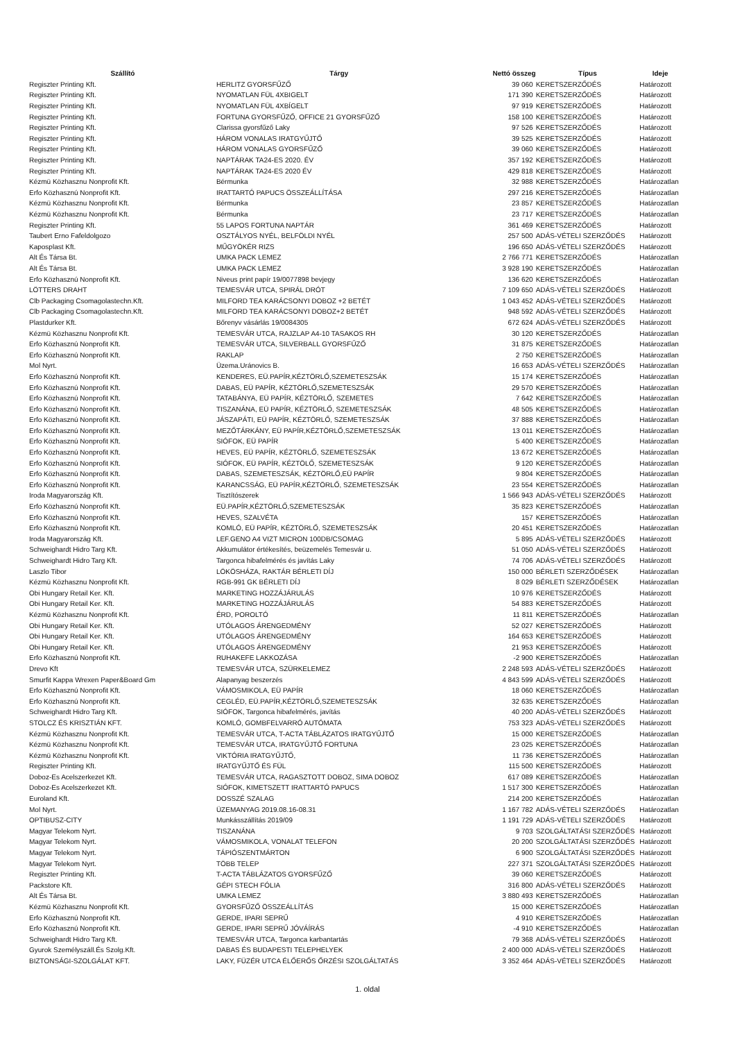| Szállító | Tárgy | Nettó összeg | Típus | Ideje |
| --- | --- | --- | --- | --- |
| Regiszter Printing Kft. | HERLITZ GYORSFŰZŐ | 39 060 | KERETSZERZŐDÉS | Határozott |
| Regiszter Printing Kft. | NYOMATLAN FÜL 4XBIGELT | 171 390 | KERETSZERZŐDÉS | Határozott |
| Regiszter Printing Kft. | NYOMATLAN FÜL 4XBÍGELT | 97 919 | KERETSZERZŐDÉS | Határozott |
| Regiszter Printing Kft. | FORTUNA GYORSFŰZŐ, OFFICE 21 GYORSFŰZŐ | 158 100 | KERETSZERZŐDÉS | Határozott |
| Regiszter Printing Kft. | Clarissa gyorsfűző Laky | 97 526 | KERETSZERZŐDÉS | Határozott |
| Regiszter Printing Kft. | HÁROM VONALAS IRATGYŰJTŐ | 39 525 | KERETSZERZŐDÉS | Határozott |
| Regiszter Printing Kft. | HÁROM VONALAS GYORSFŰZŐ | 39 060 | KERETSZERZŐDÉS | Határozott |
| Regiszter Printing Kft. | NAPTÁRAK TA24-ES 2020. ÉV | 357 192 | KERETSZERZŐDÉS | Határozott |
| Regiszter Printing Kft. | NAPTÁRAK TA24-ES 2020 ÉV | 429 818 | KERETSZERZŐDÉS | Határozott |
| Kézmü Közhasznu Nonprofit Kft. | Bérmunka | 32 988 | KERETSZERZŐDÉS | Határozatlan |
| Erfo Közhasznú Nonprofit Kft. | IRATTARTÓ PAPUCS ÖSSZEÁLLÍTÁSA | 297 216 | KERETSZERZŐDÉS | Határozatlan |
| Kézmü Közhasznu Nonprofit Kft. | Bérmunka | 23 857 | KERETSZERZŐDÉS | Határozatlan |
| Kézmü Közhasznu Nonprofit Kft. | Bérmunka | 23 717 | KERETSZERZŐDÉS | Határozatlan |
| Regiszter Printing Kft. | 55 LAPOS FORTUNA NAPTÁR | 361 469 | KERETSZERZŐDÉS | Határozott |
| Taubert Erno Fafeldolgozo | OSZTÁLYOS NYÉL, BELFÖLDI NYÉL | 257 500 | ADÁS-VÉTELI SZERZŐDÉS | Határozott |
| Kaposplast Kft. | MŰGYÖKÉR RIZS | 196 650 | ADÁS-VÉTELI SZERZŐDÉS | Határozott |
| Alt És Társa Bt. | UMKA PACK LEMEZ | 2 766 771 | KERETSZERZŐDÉS | Határozatlan |
| Alt És Társa Bt. | UMKA PACK LEMEZ | 3 928 190 | KERETSZERZŐDÉS | Határozatlan |
| Erfo Közhasznú Nonprofit Kft. | Niveus print papír 19/0077898 bevjegy | 136 620 | KERETSZERZŐDÉS | Határozatlan |
| LÖTTERS DRAHT | TEMESVÁR UTCA, SPIRÁL DRÓT | 7 109 650 | ADÁS-VÉTELI SZERZŐDÉS | Határozott |
| Clb Packaging Csomagolastechn.Kft. | MILFORD TEA KARÁCSONYI DOBOZ +2 BETÉT | 1 043 452 | ADÁS-VÉTELI SZERZŐDÉS | Határozott |
| Clb Packaging Csomagolastechn.Kft. | MILFORD TEA KARÁCSONYI DOBOZ+2 BETÉT | 948 592 | ADÁS-VÉTELI SZERZŐDÉS | Határozott |
| Plastdurker Kft. | Bőrenyv vásárlás 19/0084305 | 672 624 | ADÁS-VÉTELI SZERZŐDÉS | Határozott |
| Kézmü Közhasznu Nonprofit Kft. | TEMESVÁR UTCA, RAJZLAP A4-10 TASAKOS RH | 30 120 | KERETSZERZŐDÉS | Határozatlan |
| Erfo Közhasznú Nonprofit Kft. | TEMESVÁR UTCA, SILVERBALL GYORSFŰZŐ | 31 875 | KERETSZERZŐDÉS | Határozatlan |
| Erfo Közhasznú Nonprofit Kft. | RAKLAP | 2 750 | KERETSZERZŐDÉS | Határozatlan |
| Mol Nyrt. | Üzema.Uránovics B. | 16 653 | ADÁS-VÉTELI SZERZŐDÉS | Határozatlan |
| Erfo Közhasznú Nonprofit Kft. | KENDERES, EÜ.PAPÍR,KÉZTÖRLŐ,SZEMETESZSÁK | 15 174 | KERETSZERZŐDÉS | Határozatlan |
| Erfo Közhasznú Nonprofit Kft. | DABAS, EÜ PAPÍR, KÉZTÖRLŐ,SZEMETESZSÁK | 29 570 | KERETSZERZŐDÉS | Határozatlan |
| Erfo Közhasznú Nonprofit Kft. | TATABÁNYA, EÜ PAPÍR, KÉZTÖRLŐ, SZEMETES | 7 642 | KERETSZERZŐDÉS | Határozatlan |
| Erfo Közhasznú Nonprofit Kft. | TISZANÁNA, EÜ PAPÍR, KÉZTÖRLŐ, SZEMETESZSÁK | 48 505 | KERETSZERZŐDÉS | Határozatlan |
| Erfo Közhasznú Nonprofit Kft. | JÁSZAPÁTI, EÜ PAPÍR, KÉZTÖRLŐ, SZEMETESZSÁK | 37 888 | KERETSZERZŐDÉS | Határozatlan |
| Erfo Közhasznú Nonprofit Kft. | MEZŐTÁRKÁNY, EÜ PAPÍR,KÉZTÖRLŐ,SZEMETESZSÁK | 13 011 | KERETSZERZŐDÉS | Határozatlan |
| Erfo Közhasznú Nonprofit Kft. | SIÓFOK, EÜ PAPÍR | 5 400 | KERETSZERZŐDÉS | Határozatlan |
| Erfo Közhasznú Nonprofit Kft. | HEVES, EÜ PAPÍR, KÉZTÖRLŐ, SZEMETESZSÁK | 13 672 | KERETSZERZŐDÉS | Határozatlan |
| Erfo Közhasznú Nonprofit Kft. | SIÓFOK, EÜ PAPÍR, KÉZTÖLŐ, SZEMETESZSÁK | 9 120 | KERETSZERZŐDÉS | Határozatlan |
| Erfo Közhasznú Nonprofit Kft. | DABAS, SZEMETESZSÁK, KÉZTÖRLŐ,EÜ PAPÍR | 9 804 | KERETSZERZŐDÉS | Határozatlan |
| Erfo Közhasznú Nonprofit Kft. | KARANCSSÁG, EÜ PAPÍR,KÉZTÖRLŐ, SZEMETESZSÁK | 23 554 | KERETSZERZŐDÉS | Határozatlan |
| Iroda Magyarország Kft. | Tisztítószerek | 1 566 943 | ADÁS-VÉTELI SZERZŐDÉS | Határozott |
| Erfo Közhasznú Nonprofit Kft. | EÜ.PAPÍR,KÉZTÖRLŐ,SZEMETESZSÁK | 35 823 | KERETSZERZŐDÉS | Határozatlan |
| Erfo Közhasznú Nonprofit Kft. | HEVES, SZALVÉTA | 157 | KERETSZERZŐDÉS | Határozatlan |
| Erfo Közhasznú Nonprofit Kft. | KOMLÓ, EÜ PAPÍR, KÉZTÖRLŐ, SZEMETESZSÁK | 20 451 | KERETSZERZŐDÉS | Határozatlan |
| Iroda Magyarország Kft. | LEF.GENO A4 VIZT MICRON 100DB/CSOMAG | 5 895 | ADÁS-VÉTELI SZERZŐDÉS | Határozott |
| Schweighardt Hidro Targ Kft. | Akkumulátor értékesítés, beüzemelés Temesvár u. | 51 050 | ADÁS-VÉTELI SZERZŐDÉS | Határozott |
| Schweighardt Hidro Targ Kft. | Targonca hibafelmérés és javítás Laky | 74 706 | ADÁS-VÉTELI SZERZŐDÉS | Határozott |
| Laszlo Tibor | LÖKÖSHÁZA, RAKTÁR BÉRLETI DÍJ | 150 000 | BÉRLETI SZERZŐDÉSEK | Határozatlan |
| Kézmü Közhasznu Nonprofit Kft. | RGB-991 GK BÉRLETI DÍJ | 8 029 | BÉRLETI SZERZŐDÉSEK | Határozatlan |
| Obi Hungary Retail Ker. Kft. | MARKETING HOZZÁJÁRULÁS | 10 976 | KERETSZERZŐDÉS | Határozott |
| Obi Hungary Retail Ker. Kft. | MARKETING HOZZÁJÁRULÁS | 54 883 | KERETSZERZŐDÉS | Határozott |
| Kézmü Közhasznu Nonprofit Kft. | ÉRD, POROLTÓ | 11 811 | KERETSZERZŐDÉS | Határozatlan |
| Obi Hungary Retail Ker. Kft. | UTÓLAGOS ÁRENGEDMÉNY | 52 027 | KERETSZERZŐDÉS | Határozott |
| Obi Hungary Retail Ker. Kft. | UTÓLAGOS ÁRENGEDMÉNY | 164 653 | KERETSZERZŐDÉS | Határozott |
| Obi Hungary Retail Ker. Kft. | UTÓLAGOS ÁRENGEDMÉNY | 21 953 | KERETSZERZŐDÉS | Határozott |
| Erfo Közhasznú Nonprofit Kft. | RUHAKEFE LAKKOZÁSA | -2 900 | KERETSZERZŐDÉS | Határozatlan |
| Drevo Kft | TEMESVÁR UTCA, SZÜRKELEMEZ | 2 248 593 | ADÁS-VÉTELI SZERZŐDÉS | Határozott |
| Smurfit Kappa Wrexen Paper&Board Gm | Alapanyag beszerzés | 4 843 599 | ADÁS-VÉTELI SZERZŐDÉS | Határozott |
| Erfo Közhasznú Nonprofit Kft. | VÁMOSMIKOLA, EÜ PAPÍR | 18 060 | KERETSZERZŐDÉS | Határozatlan |
| Erfo Közhasznú Nonprofit Kft. | CEGLÉD, EÜ.PAPÍR,KÉZTÖRLŐ,SZEMETESZSÁK | 32 635 | KERETSZERZŐDÉS | Határozatlan |
| Schweighardt Hidro Targ Kft. | SIÓFOK, Targonca hibafelmérés, javítás | 40 200 | ADÁS-VÉTELI SZERZŐDÉS | Határozott |
| STOLCZ ÉS KRISZTIÁN KFT. | KOMLÓ, GOMBFELVARRÓ AUTÓMATA | 753 323 | ADÁS-VÉTELI SZERZŐDÉS | Határozott |
| Kézmü Közhasznu Nonprofit Kft. | TEMESVÁR UTCA, T-ACTA TÁBLÁZATOS IRATGYŰJTŐ | 15 000 | KERETSZERZŐDÉS | Határozatlan |
| Kézmü Közhasznu Nonprofit Kft. | TEMESVÁR UTCA, IRATGYŰJTŐ FORTUNA | 23 025 | KERETSZERZŐDÉS | Határozatlan |
| Kézmü Közhasznu Nonprofit Kft. | VIKTÓRIA IRATGYŰJTŐ, | 11 736 | KERETSZERZŐDÉS | Határozatlan |
| Regiszter Printing Kft. | IRATGYŰJTŐ ÉS FÜL | 115 500 | KERETSZERZŐDÉS | Határozott |
| Doboz-Es Acelszerkezet Kft. | TEMESVÁR UTCA, RAGASZTOTT DOBOZ, SIMA DOBOZ | 617 089 | KERETSZERZŐDÉS | Határozatlan |
| Doboz-Es Acelszerkezet Kft. | SIÓFOK, KIMETSZETT IRATTARTÓ PAPUCS | 1 517 300 | KERETSZERZŐDÉS | Határozatlan |
| Euroland Kft. | DOSSZÉ SZALAG | 214 200 | KERETSZERZŐDÉS | Határozatlan |
| Mol Nyrt. | ÜZEMANYAG 2019.08.16-08.31 | 1 167 782 | ADÁS-VÉTELI SZERZŐDÉS | Határozatlan |
| OPTIBUSZ-CITY | Munkásszállítás 2019/09 | 1 191 729 | ADÁS-VÉTELI SZERZŐDÉS | Határozott |
| Magyar Telekom Nyrt. | TISZANÁNA | 9 703 | SZOLGÁLTATÁSI SZERZŐDÉS | Határozott |
| Magyar Telekom Nyrt. | VÁMOSMIKOLA, VONALAT TELEFON | 20 200 | SZOLGÁLTATÁSI SZERZŐDÉS | Határozott |
| Magyar Telekom Nyrt. | TÁPIÓSZENTMÁRTON | 6 900 | SZOLGÁLTATÁSI SZERZŐDÉS | Határozott |
| Magyar Telekom Nyrt. | TÖBB TELEP | 227 371 | SZOLGÁLTATÁSI SZERZŐDÉS | Határozott |
| Regiszter Printing Kft. | T-ACTA TÁBLÁZATOS GYORSFŰZŐ | 39 060 | KERETSZERZŐDÉS | Határozott |
| Packstore Kft. | GÉPI STECH FÓLIA | 316 800 | ADÁS-VÉTELI SZERZŐDÉS | Határozott |
| Alt És Társa Bt. | UMKA LEMEZ | 3 880 493 | KERETSZERZŐDÉS | Határozatlan |
| Kézmü Közhasznu Nonprofit Kft. | GYORSFŰZŐ ÖSSZEÁLLÍTÁS | 15 000 | KERETSZERZŐDÉS | Határozatlan |
| Erfo Közhasznú Nonprofit Kft. | GERDE, IPARI SEPRŰ | 4 910 | KERETSZERZŐDÉS | Határozatlan |
| Erfo Közhasznú Nonprofit Kft. | GERDE, IPARI SEPRŰ JÓVÁÍRÁS | -4 910 | KERETSZERZŐDÉS | Határozatlan |
| Schweighardt Hidro Targ Kft. | TEMESVÁR UTCA, Targonca karbantartás | 79 368 | ADÁS-VÉTELI SZERZŐDÉS | Határozott |
| Gyurok Személyszáll.És Szolg.Kft. | DABAS ÉS BUDAPESTI TELEPHELYEK | 2 400 000 | ADÁS-VÉTELI SZERZŐDÉS | Határozott |
| BIZTONSÁGI-SZOLGÁLAT KFT. | LAKY, FÜZÉR UTCA ÉLŐERŐS ŐRZÉSI SZOLGÁLTATÁS | 3 352 464 | ADÁS-VÉTELI SZERZŐDÉS | Határozott |
1. oldal